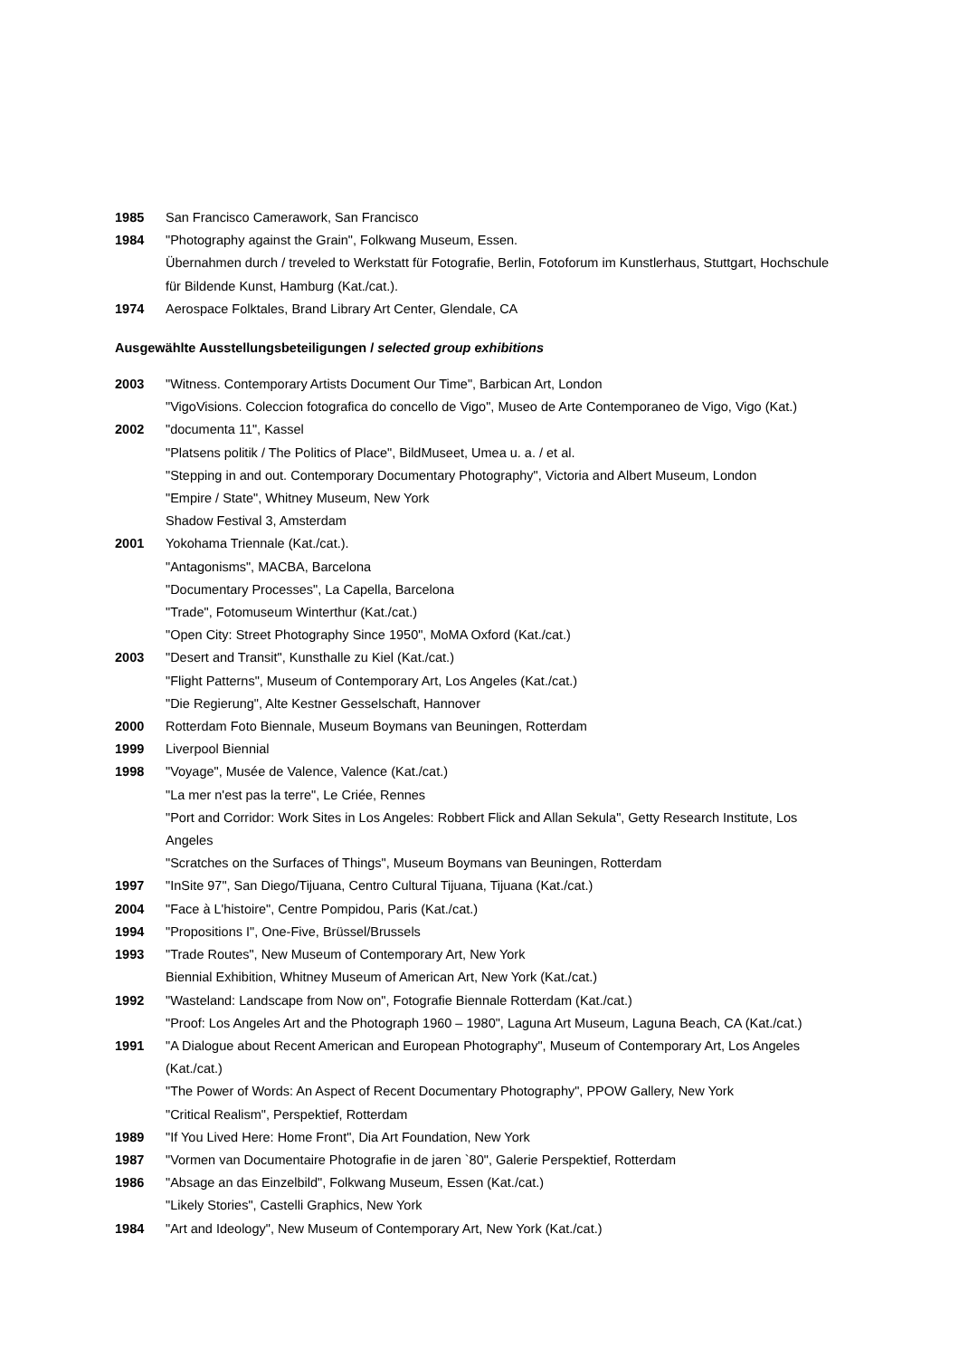1985 San Francisco Camerawork, San Francisco
1984 "Photography against the Grain", Folkwang Museum, Essen.
Übernahmen durch / treveled to Werkstatt für Fotografie, Berlin, Fotoforum im Kunstlerhaus, Stuttgart, Hochschule für Bildende Kunst, Hamburg (Kat./cat.).
1974 Aerospace Folktales, Brand Library Art Center, Glendale, CA
Ausgewählte Ausstellungsbeteiligungen / selected group exhibitions
2003 "Witness. Contemporary Artists Document Our Time", Barbican Art, London
"VigoVisions. Coleccion fotografica do concello de Vigo", Museo de Arte Contemporaneo de Vigo, Vigo (Kat.)
2002 "documenta 11", Kassel
"Platsens politik / The Politics of Place", BildMuseet, Umea u. a. / et al.
"Stepping in and out. Contemporary Documentary Photography", Victoria and Albert Museum, London
"Empire / State", Whitney Museum, New York
Shadow Festival 3, Amsterdam
2001 Yokohama Triennale (Kat./cat.).
"Antagonisms", MACBA, Barcelona
"Documentary Processes", La Capella, Barcelona
"Trade", Fotomuseum Winterthur (Kat./cat.)
"Open City: Street Photography Since 1950", MoMA Oxford (Kat./cat.)
2003 "Desert and Transit", Kunsthalle zu Kiel (Kat./cat.)
"Flight Patterns", Museum of Contemporary Art, Los Angeles (Kat./cat.)
"Die Regierung", Alte Kestner Gesselschaft, Hannover
2000 Rotterdam Foto Biennale, Museum Boymans van Beuningen, Rotterdam
1999 Liverpool Biennial
1998 "Voyage", Musée de Valence, Valence (Kat./cat.)
"La mer n'est pas la terre", Le Criée, Rennes
"Port and Corridor: Work Sites in Los Angeles: Robbert Flick and Allan Sekula", Getty Research Institute, Los Angeles
"Scratches on the Surfaces of Things", Museum Boymans van Beuningen, Rotterdam
1997 "InSite 97", San Diego/Tijuana, Centro Cultural Tijuana, Tijuana (Kat./cat.)
2004 "Face à L'histoire", Centre Pompidou, Paris (Kat./cat.)
1994 "Propositions I", One-Five, Brüssel/Brussels
1993 "Trade Routes", New Museum of Contemporary Art, New York
Biennial Exhibition, Whitney Museum of American Art, New York (Kat./cat.)
1992 "Wasteland: Landscape from Now on", Fotografie Biennale Rotterdam (Kat./cat.)
"Proof: Los Angeles Art and the Photograph 1960 – 1980", Laguna Art Museum, Laguna Beach, CA (Kat./cat.)
1991 "A Dialogue about Recent American and European Photography", Museum of Contemporary Art, Los Angeles (Kat./cat.)
"The Power of Words: An Aspect of Recent Documentary Photography", PPOW Gallery, New York
"Critical Realism", Perspektief, Rotterdam
1989 "If You Lived Here: Home Front", Dia Art Foundation, New York
1987 "Vormen van Documentaire Photografie in de jaren `80", Galerie Perspektief, Rotterdam
1986 "Absage an das Einzelbild", Folkwang Museum, Essen (Kat./cat.)
"Likely Stories", Castelli Graphics, New York
1984 "Art and Ideology", New Museum of Contemporary Art, New York (Kat./cat.)